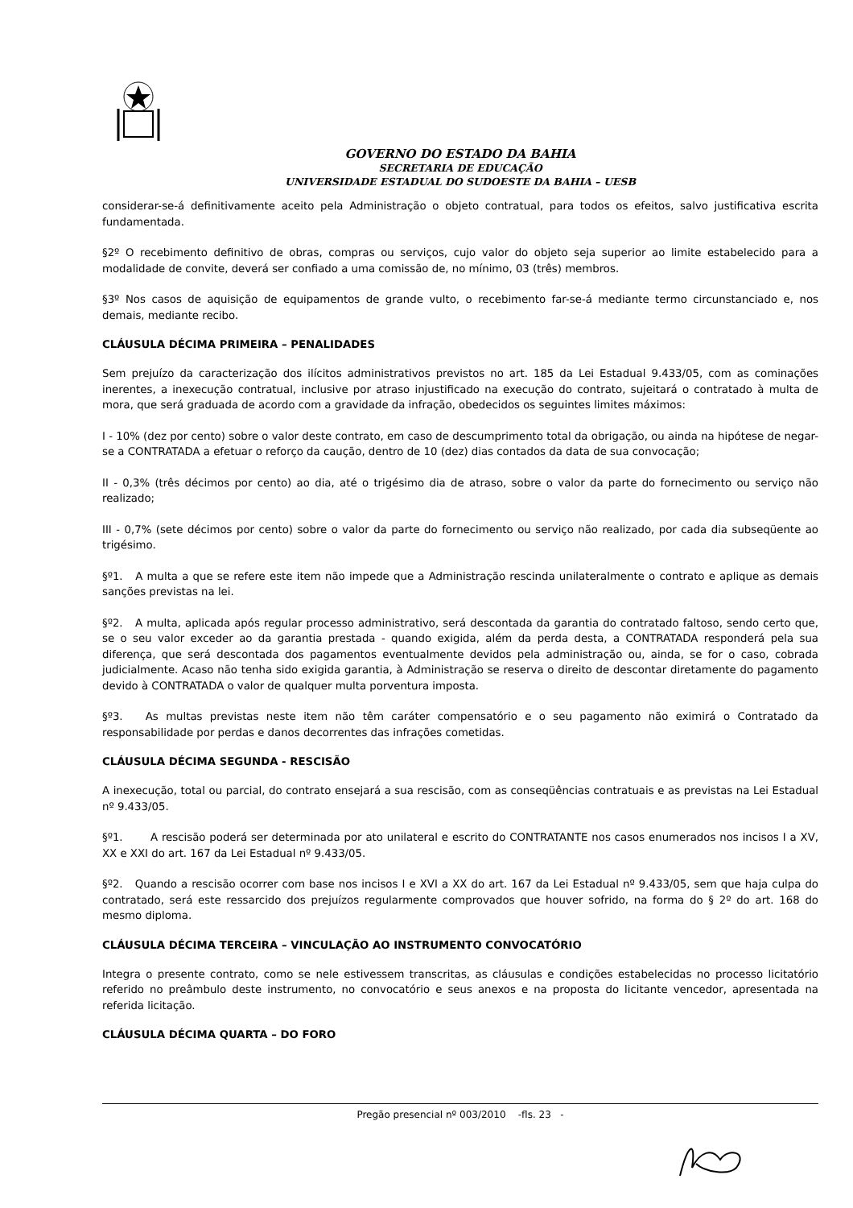GOVERNO DO ESTADO DA BAHIA
SECRETARIA DE EDUCAÇÃO
UNIVERSIDADE ESTADUAL DO SUDOESTE DA BAHIA – UESB
considerar-se-á definitivamente aceito pela Administração o objeto contratual, para todos os efeitos, salvo justificativa escrita fundamentada.
§2º O recebimento definitivo de obras, compras ou serviços, cujo valor do objeto seja superior ao limite estabelecido para a modalidade de convite, deverá ser confiado a uma comissão de, no mínimo, 03 (três) membros.
§3º Nos casos de aquisição de equipamentos de grande vulto, o recebimento far-se-á mediante termo circunstanciado e, nos demais, mediante recibo.
CLÁUSULA DÉCIMA PRIMEIRA – PENALIDADES
Sem prejuízo da caracterização dos ilícitos administrativos previstos no art. 185 da Lei Estadual 9.433/05, com as cominações inerentes, a inexecução contratual, inclusive por atraso injustificado na execução do contrato, sujeitará o contratado à multa de mora, que será graduada de acordo com a gravidade da infração, obedecidos os seguintes limites máximos:
I - 10% (dez por cento) sobre o valor deste contrato, em caso de descumprimento total da obrigação, ou ainda na hipótese de negar-se a CONTRATADA a efetuar o reforço da caução, dentro de 10 (dez) dias contados da data de sua convocação;
II - 0,3% (três décimos por cento) ao dia, até o trigésimo dia de atraso, sobre o valor da parte do fornecimento ou serviço não realizado;
III - 0,7% (sete décimos por cento) sobre o valor da parte do fornecimento ou serviço não realizado, por cada dia subseqüente ao trigésimo.
§º1. A multa a que se refere este item não impede que a Administração rescinda unilateralmente o contrato e aplique as demais sanções previstas na lei.
§º2. A multa, aplicada após regular processo administrativo, será descontada da garantia do contratado faltoso, sendo certo que, se o seu valor exceder ao da garantia prestada - quando exigida, além da perda desta, a CONTRATADA responderá pela sua diferença, que será descontada dos pagamentos eventualmente devidos pela administração ou, ainda, se for o caso, cobrada judicialmente. Acaso não tenha sido exigida garantia, à Administração se reserva o direito de descontar diretamente do pagamento devido à CONTRATADA o valor de qualquer multa porventura imposta.
§º3. As multas previstas neste item não têm caráter compensatório e o seu pagamento não eximirá o Contratado da responsabilidade por perdas e danos decorrentes das infrações cometidas.
CLÁUSULA DÉCIMA SEGUNDA - RESCISÃO
A inexecução, total ou parcial, do contrato ensejará a sua rescisão, com as conseqüências contratuais e as previstas na Lei Estadual nº 9.433/05.
§º1. A rescisão poderá ser determinada por ato unilateral e escrito do CONTRATANTE nos casos enumerados nos incisos I a XV, XX e XXI do art. 167 da Lei Estadual nº 9.433/05.
§º2. Quando a rescisão ocorrer com base nos incisos I e XVI a XX do art. 167 da Lei Estadual nº 9.433/05, sem que haja culpa do contratado, será este ressarcido dos prejuízos regularmente comprovados que houver sofrido, na forma do § 2º do art. 168 do mesmo diploma.
CLÁUSULA DÉCIMA TERCEIRA – VINCULAÇÃO AO INSTRUMENTO CONVOCATÓRIO
Integra o presente contrato, como se nele estivessem transcritas, as cláusulas e condições estabelecidas no processo licitatório referido no preâmbulo deste instrumento, no convocatório e seus anexos e na proposta do licitante vencedor, apresentada na referida licitação.
CLÁUSULA DÉCIMA QUARTA – DO FORO
Pregão presencial nº 003/2010 -fls. 23 -